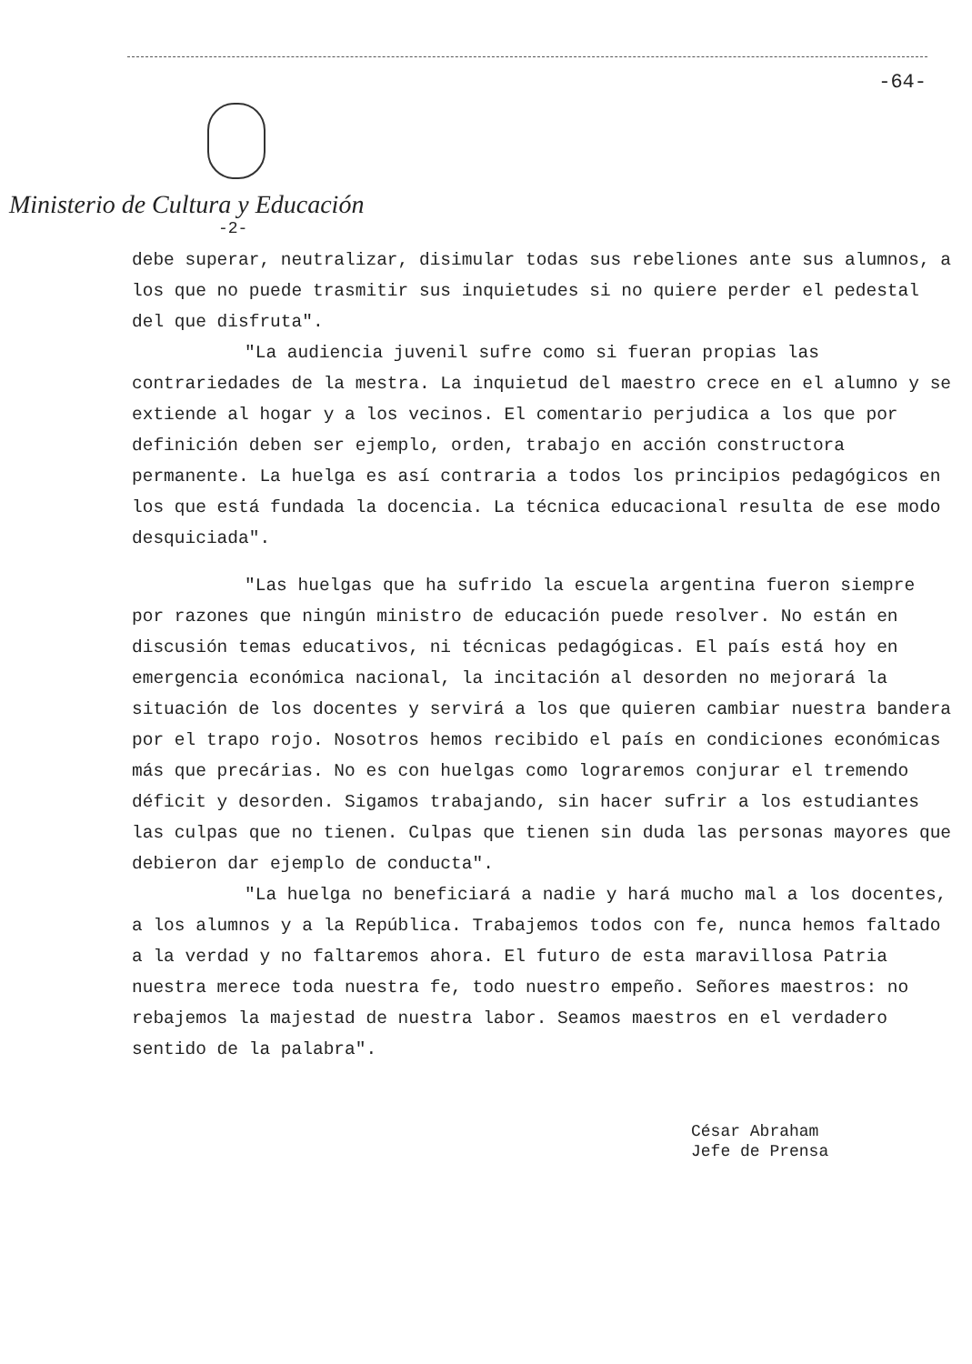-64-
Ministerio de Cultura y Educación
-2-
debe superar, neutralizar, disimular todas sus rebeliones ante sus alumnos, a los que no puede trasmitir sus inquietudes si no quiere perder el pedestal del que disfruta".
"La audiencia juvenil sufre como si fueran propias las contrariedades de la mestra. La inquietud del maestro crece en el alumno y se extiende al hogar y a los vecinos. El comentario perjudica a los que por definición deben ser ejemplo, orden, trabajo en acción constructora permanente. La huelga es así contraria a todos los principios pedagógicos en los que está fundada la docencia. La técnica educacional resulta de ese modo desquiciada".
"Las huelgas que ha sufrido la escuela argentina fueron siempre por razones que ningún ministro de educación puede resolver. No están en discusión temas educativos, ni técnicas pedagógicas. El país está hoy en emergencia económica nacional, la incitación al desorden no mejorará la situación de los docentes y servirá a los que quieren cambiar nuestra bandera por el trapo rojo. Nosotros hemos recibido el país en condiciones económicas más que precárias. No es con huelgas como lograremos conjurar el tremendo déficit y desorden. Sigamos trabajando, sin hacer sufrir a los estudiantes las culpas que no tienen. Culpas que tienen sin duda las personas mayores que debieron dar ejemplo de conducta".
"La huelga no beneficiará a nadie y hará mucho mal a los docentes, a los alumnos y a la República. Trabajemos todos con fe, nunca hemos faltado a la verdad y no faltaremos ahora. El futuro de esta maravillosa Patria nuestra merece toda nuestra fe, todo nuestro empeño. Señores maestros: no rebajemos la majestad de nuestra labor. Seamos maestros en el verdadero sentido de la palabra".
César Abraham
Jefe de Prensa